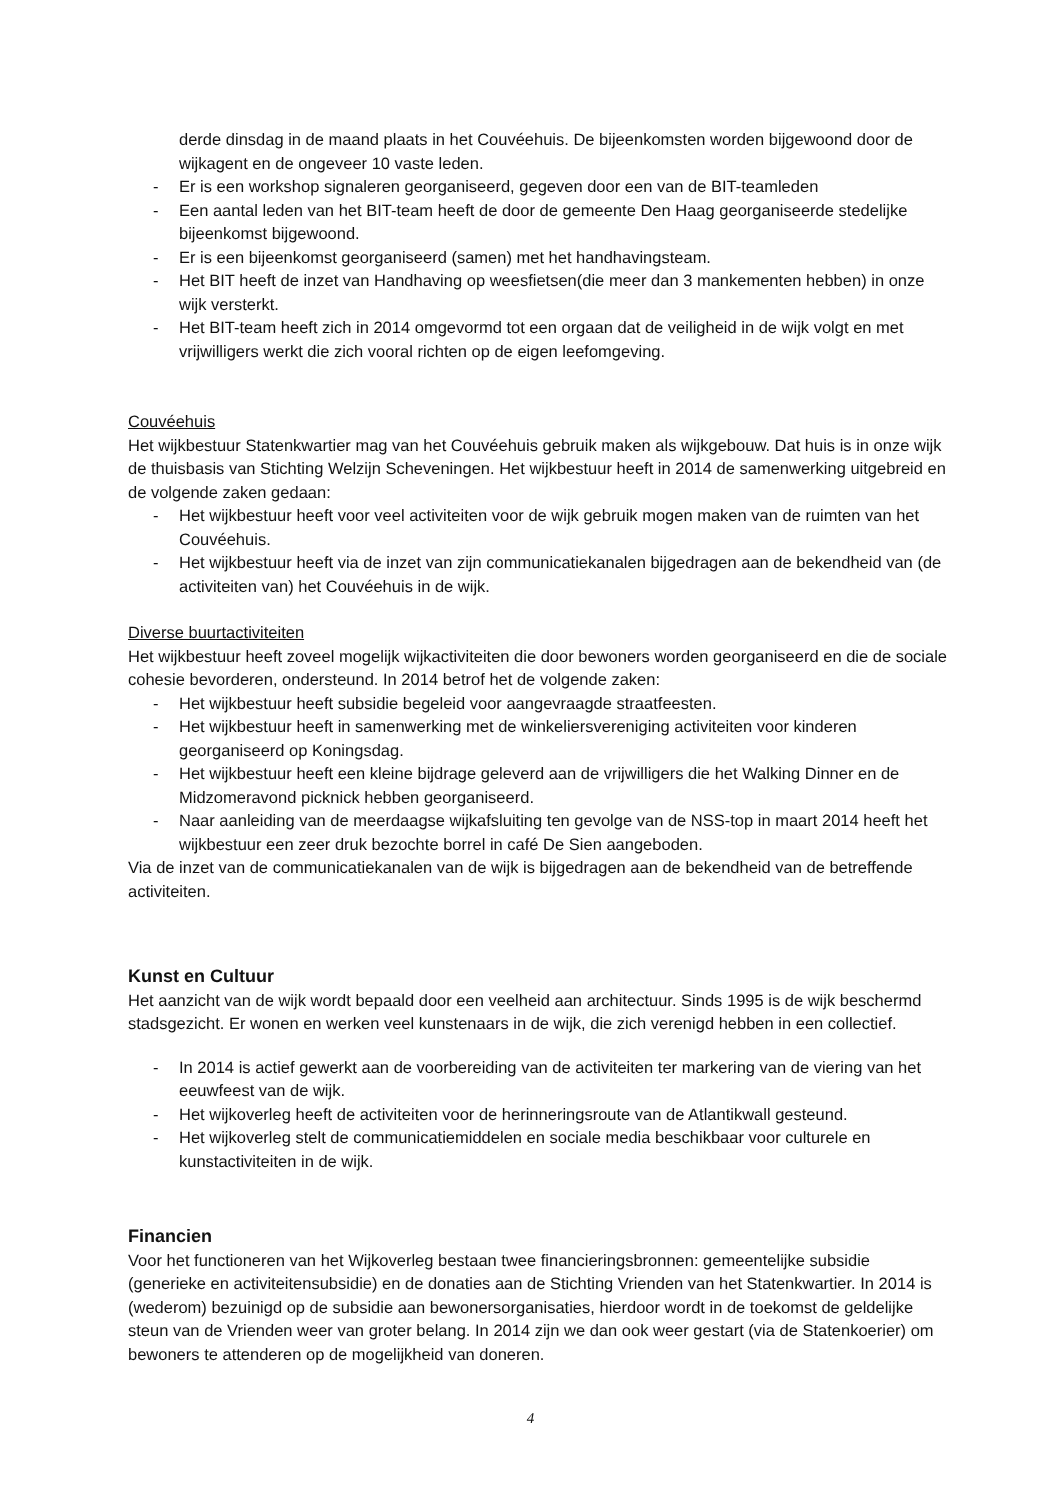derde dinsdag in de maand plaats in het Couvéehuis. De bijeenkomsten worden bijgewoond door de wijkagent en de ongeveer 10 vaste leden.
- Er is een workshop signaleren georganiseerd, gegeven door een van de BIT-teamleden
- Een aantal leden van het BIT-team heeft de door de gemeente Den Haag georganiseerde stedelijke bijeenkomst bijgewoond.
- Er is een bijeenkomst georganiseerd (samen) met het handhavingsteam.
- Het BIT heeft de inzet van Handhaving op weesfietsen(die meer dan 3 mankementen hebben) in onze wijk versterkt.
- Het BIT-team heeft zich in 2014 omgevormd tot een orgaan dat de veiligheid in de wijk volgt en met vrijwilligers werkt die zich vooral richten op de eigen leefomgeving.
Couvéehuis
Het wijkbestuur Statenkwartier mag van het Couvéehuis gebruik maken als wijkgebouw. Dat huis is in onze wijk de thuisbasis van Stichting Welzijn Scheveningen. Het wijkbestuur heeft in 2014 de samenwerking uitgebreid en de volgende zaken gedaan:
- Het wijkbestuur heeft voor veel activiteiten voor de wijk gebruik mogen maken van de ruimten van het Couvéehuis.
- Het wijkbestuur heeft via de inzet van zijn communicatiekanalen bijgedragen aan de bekendheid van (de activiteiten van) het Couvéehuis in de wijk.
Diverse buurtactiviteiten
Het wijkbestuur heeft zoveel mogelijk wijkactiviteiten die door bewoners worden georganiseerd en die de sociale cohesie bevorderen, ondersteund. In 2014 betrof het de volgende zaken:
- Het wijkbestuur heeft subsidie begeleid voor aangevraagde straatfeesten.
- Het wijkbestuur heeft in samenwerking met de winkeliersvereniging activiteiten voor kinderen georganiseerd op Koningsdag.
- Het wijkbestuur heeft een kleine bijdrage geleverd aan de vrijwilligers die het Walking Dinner en de Midzomeravond picknick hebben georganiseerd.
- Naar aanleiding van de meerdaagse wijkafsluiting ten gevolge van de NSS-top in maart 2014 heeft het wijkbestuur een zeer druk bezochte borrel in café De Sien aangeboden.
Via de inzet van de communicatiekanalen van de wijk is bijgedragen aan de bekendheid van de betreffende activiteiten.
Kunst en Cultuur
Het aanzicht van de wijk wordt bepaald door een veelheid aan architectuur. Sinds 1995 is de wijk beschermd stadsgezicht. Er wonen en werken veel kunstenaars in de wijk, die zich verenigd hebben in een collectief.
- In 2014 is actief gewerkt aan de voorbereiding van de activiteiten ter markering van de viering van het eeuwfeest van de wijk.
- Het wijkoverleg heeft de activiteiten voor de herinneringsroute van de Atlantikwall gesteund.
- Het wijkoverleg stelt de communicatiemiddelen en sociale media beschikbaar voor culturele en kunstactiviteiten in de wijk.
Financien
Voor het functioneren van het Wijkoverleg bestaan twee financieringsbronnen: gemeentelijke subsidie (generieke en activiteitensubsidie) en de donaties aan de Stichting Vrienden van het Statenkwartier. In 2014 is (wederom) bezuinigd op de subsidie aan bewonersorganisaties, hierdoor wordt in de toekomst de geldelijke steun van de Vrienden weer van groter belang. In 2014 zijn we dan ook weer gestart (via de Statenkoerier) om bewoners te attenderen op de mogelijkheid van doneren.
4